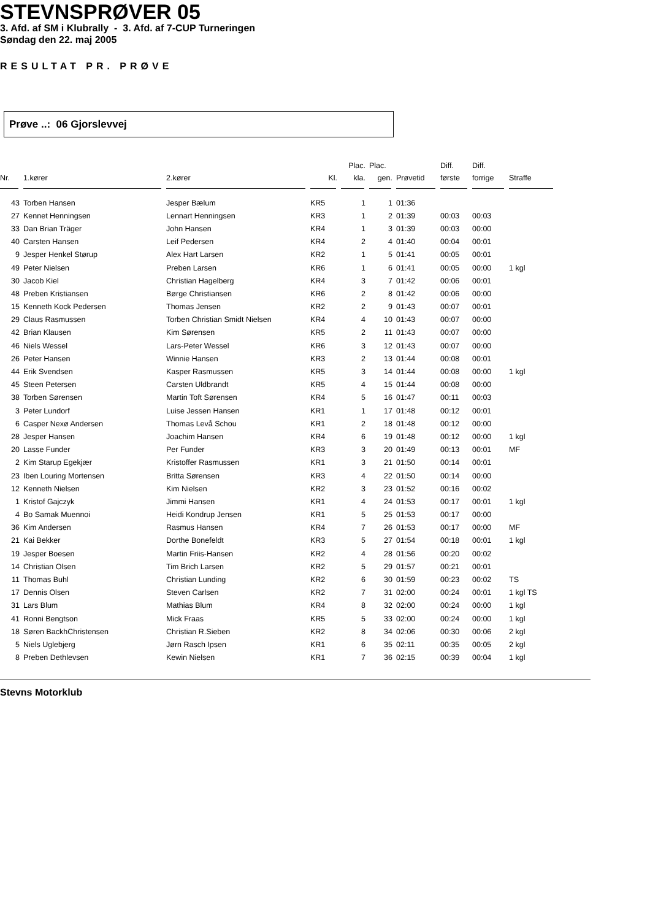STEVNSPRØVER 05
3. Afd. af SM i Klubrally - 3. Afd. af 7-CUP Turneringen
Søndag den 22. maj 2005
RESULTAT PR. PRØVE
Prøve ..: 06 Gjorslevvej
| | | | | Plac. | Plac. | | Diff. | Diff. | |
| --- | --- | --- | --- | --- | --- | --- | --- | --- | --- |
| Nr. | 1.kører | 2.kører | Kl. | kla. | gen. | Prøvetid | første | forrige | Straffe |
| 43 | Torben Hansen | Jesper Bælum | KR5 | 1 | 1 | 01:36 | | | |
| 27 | Kennet Henningsen | Lennart Henningsen | KR3 | 1 | 2 | 01:39 | 00:03 | 00:03 | |
| 33 | Dan Brian Träger | John Hansen | KR4 | 1 | 3 | 01:39 | 00:03 | 00:00 | |
| 40 | Carsten Hansen | Leif Pedersen | KR4 | 2 | 4 | 01:40 | 00:04 | 00:01 | |
| 9 | Jesper Henkel Størup | Alex Hart Larsen | KR2 | 1 | 5 | 01:41 | 00:05 | 00:01 | |
| 49 | Peter Nielsen | Preben Larsen | KR6 | 1 | 6 | 01:41 | 00:05 | 00:00 | 1 kgl |
| 30 | Jacob Kiel | Christian Hagelberg | KR4 | 3 | 7 | 01:42 | 00:06 | 00:01 | |
| 48 | Preben Kristiansen | Børge Christiansen | KR6 | 2 | 8 | 01:42 | 00:06 | 00:00 | |
| 15 | Kenneth Kock Pedersen | Thomas Jensen | KR2 | 2 | 9 | 01:43 | 00:07 | 00:01 | |
| 29 | Claus Rasmussen | Torben Christian Smidt Nielsen | KR4 | 4 | 10 | 01:43 | 00:07 | 00:00 | |
| 42 | Brian Klausen | Kim Sørensen | KR5 | 2 | 11 | 01:43 | 00:07 | 00:00 | |
| 46 | Niels Wessel | Lars-Peter Wessel | KR6 | 3 | 12 | 01:43 | 00:07 | 00:00 | |
| 26 | Peter Hansen | Winnie Hansen | KR3 | 2 | 13 | 01:44 | 00:08 | 00:01 | |
| 44 | Erik Svendsen | Kasper Rasmussen | KR5 | 3 | 14 | 01:44 | 00:08 | 00:00 | 1 kgl |
| 45 | Steen Petersen | Carsten Uldbrandt | KR5 | 4 | 15 | 01:44 | 00:08 | 00:00 | |
| 38 | Torben Sørensen | Martin Toft Sørensen | KR4 | 5 | 16 | 01:47 | 00:11 | 00:03 | |
| 3 | Peter Lundorf | Luise Jessen Hansen | KR1 | 1 | 17 | 01:48 | 00:12 | 00:01 | |
| 6 | Casper Nexø Andersen | Thomas Levå Schou | KR1 | 2 | 18 | 01:48 | 00:12 | 00:00 | |
| 28 | Jesper Hansen | Joachim Hansen | KR4 | 6 | 19 | 01:48 | 00:12 | 00:00 | 1 kgl |
| 20 | Lasse Funder | Per Funder | KR3 | 3 | 20 | 01:49 | 00:13 | 00:01 | MF |
| 2 | Kim Starup Egekjær | Kristoffer Rasmussen | KR1 | 3 | 21 | 01:50 | 00:14 | 00:01 | |
| 23 | Iben Louring Mortensen | Britta Sørensen | KR3 | 4 | 22 | 01:50 | 00:14 | 00:00 | |
| 12 | Kenneth Nielsen | Kim Nielsen | KR2 | 3 | 23 | 01:52 | 00:16 | 00:02 | |
| 1 | Kristof Gajczyk | Jimmi Hansen | KR1 | 4 | 24 | 01:53 | 00:17 | 00:01 | 1 kgl |
| 4 | Bo Samak Muennoi | Heidi Kondrup Jensen | KR1 | 5 | 25 | 01:53 | 00:17 | 00:00 | |
| 36 | Kim Andersen | Rasmus Hansen | KR4 | 7 | 26 | 01:53 | 00:17 | 00:00 | MF |
| 21 | Kai Bekker | Dorthe Bonefeldt | KR3 | 5 | 27 | 01:54 | 00:18 | 00:01 | 1 kgl |
| 19 | Jesper Boesen | Martin Friis-Hansen | KR2 | 4 | 28 | 01:56 | 00:20 | 00:02 | |
| 14 | Christian Olsen | Tim Brich Larsen | KR2 | 5 | 29 | 01:57 | 00:21 | 00:01 | |
| 11 | Thomas Buhl | Christian Lunding | KR2 | 6 | 30 | 01:59 | 00:23 | 00:02 | TS |
| 17 | Dennis Olsen | Steven Carlsen | KR2 | 7 | 31 | 02:00 | 00:24 | 00:01 | 1 kgl TS |
| 31 | Lars Blum | Mathias Blum | KR4 | 8 | 32 | 02:00 | 00:24 | 00:00 | 1 kgl |
| 41 | Ronni Bengtson | Mick Fraas | KR5 | 5 | 33 | 02:00 | 00:24 | 00:00 | 1 kgl |
| 18 | Søren BackhChristensen | Christian R.Sieben | KR2 | 8 | 34 | 02:06 | 00:30 | 00:06 | 2 kgl |
| 5 | Niels Uglebjerg | Jørn Rasch Ipsen | KR1 | 6 | 35 | 02:11 | 00:35 | 00:05 | 2 kgl |
| 8 | Preben Dethlevsen | Kewin Nielsen | KR1 | 7 | 36 | 02:15 | 00:39 | 00:04 | 1 kgl |
Stevns Motorklub